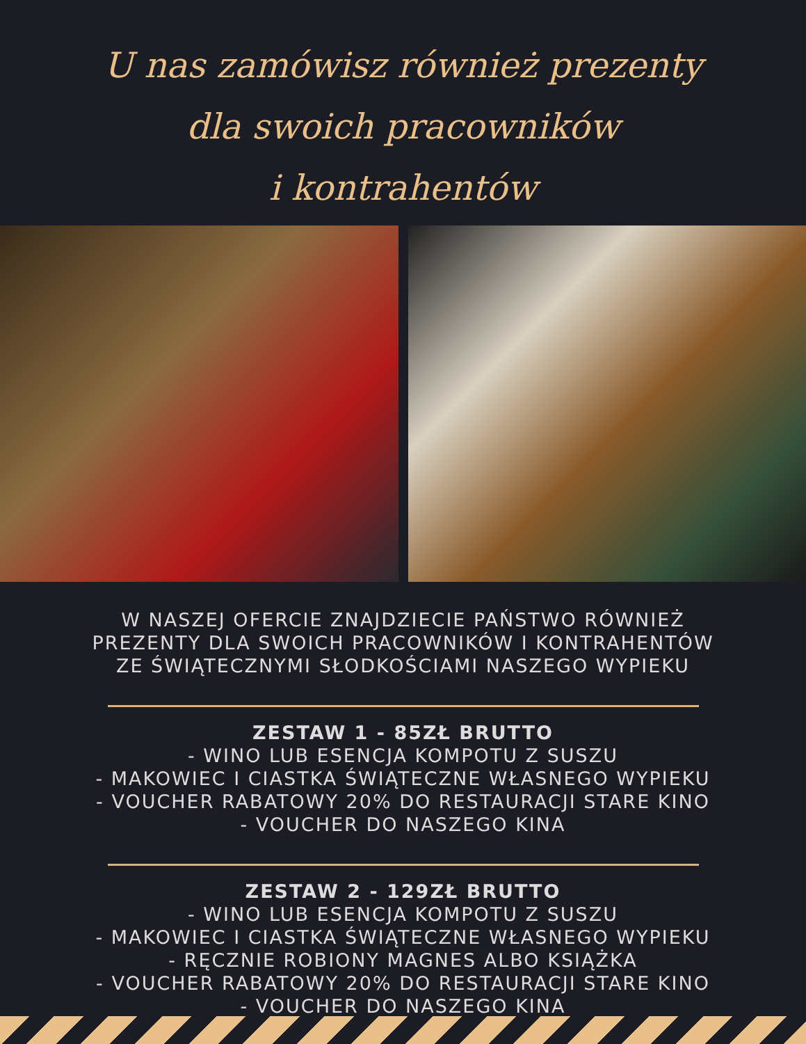U nas zamówisz również prezenty
dla swoich pracowników
i kontrahentów
W NASZEJ OFERCIE ZNAJDZIECIE PAŃSTWO RÓWNIEŻ
PREZENTY DLA SWOICH PRACOWNIKÓW I KONTRAHENTÓW
ZE ŚWIĄTECZNYMI SŁODKOŚCIAMI NASZEGO WYPIEKU
ZESTAW 1 - 85ZŁ BRUTTO
- WINO LUB ESENCJA KOMPOTU Z SUSZU
- MAKOWIEC I CIASTKA ŚWIĄTECZNE WŁASNEGO WYPIEKU
- VOUCHER RABATOWY 20% DO RESTAURACJI STARE KINO
- VOUCHER DO NASZEGO KINA
ZESTAW 2 - 129ZŁ BRUTTO
- WINO LUB ESENCJA KOMPOTU Z SUSZU
- MAKOWIEC I CIASTKA ŚWIĄTECZNE WŁASNEGO WYPIEKU
- RĘCZNIE ROBIONY MAGNES ALBO KSIĄŻKA
- VOUCHER RABATOWY 20% DO RESTAURACJI STARE KINO
- VOUCHER DO NASZEGO KINA